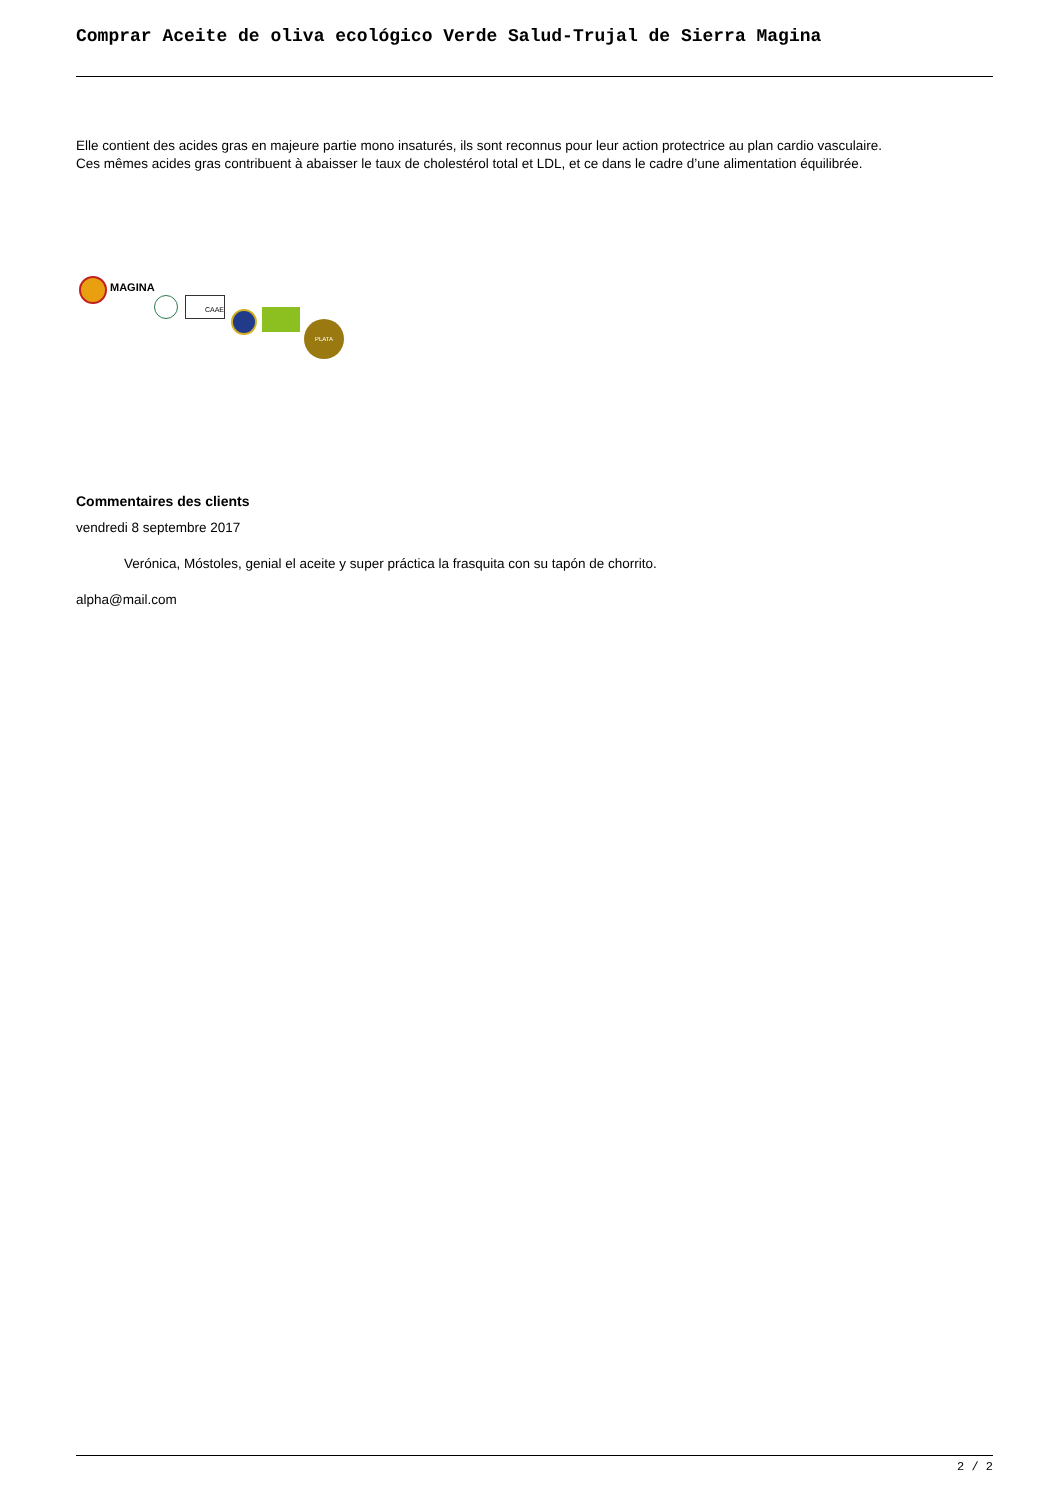Comprar Aceite de oliva ecológico Verde Salud-Trujal de Sierra Magina
Elle contient des acides gras en majeure partie mono insaturés, ils sont reconnus pour leur action protectrice au plan cardio vasculaire.
Ces mêmes acides gras contribuent à abaisser le taux de cholestérol total et LDL, et ce dans le cadre d’une alimentation équilibrée.
MAGINA
CAAE
PLATA
Commentaires des clients
vendredi 8 septembre 2017
Verónica, Móstoles, genial el aceite y super práctica la frasquita con su tapón de chorrito.
alpha@mail.com
2 / 2